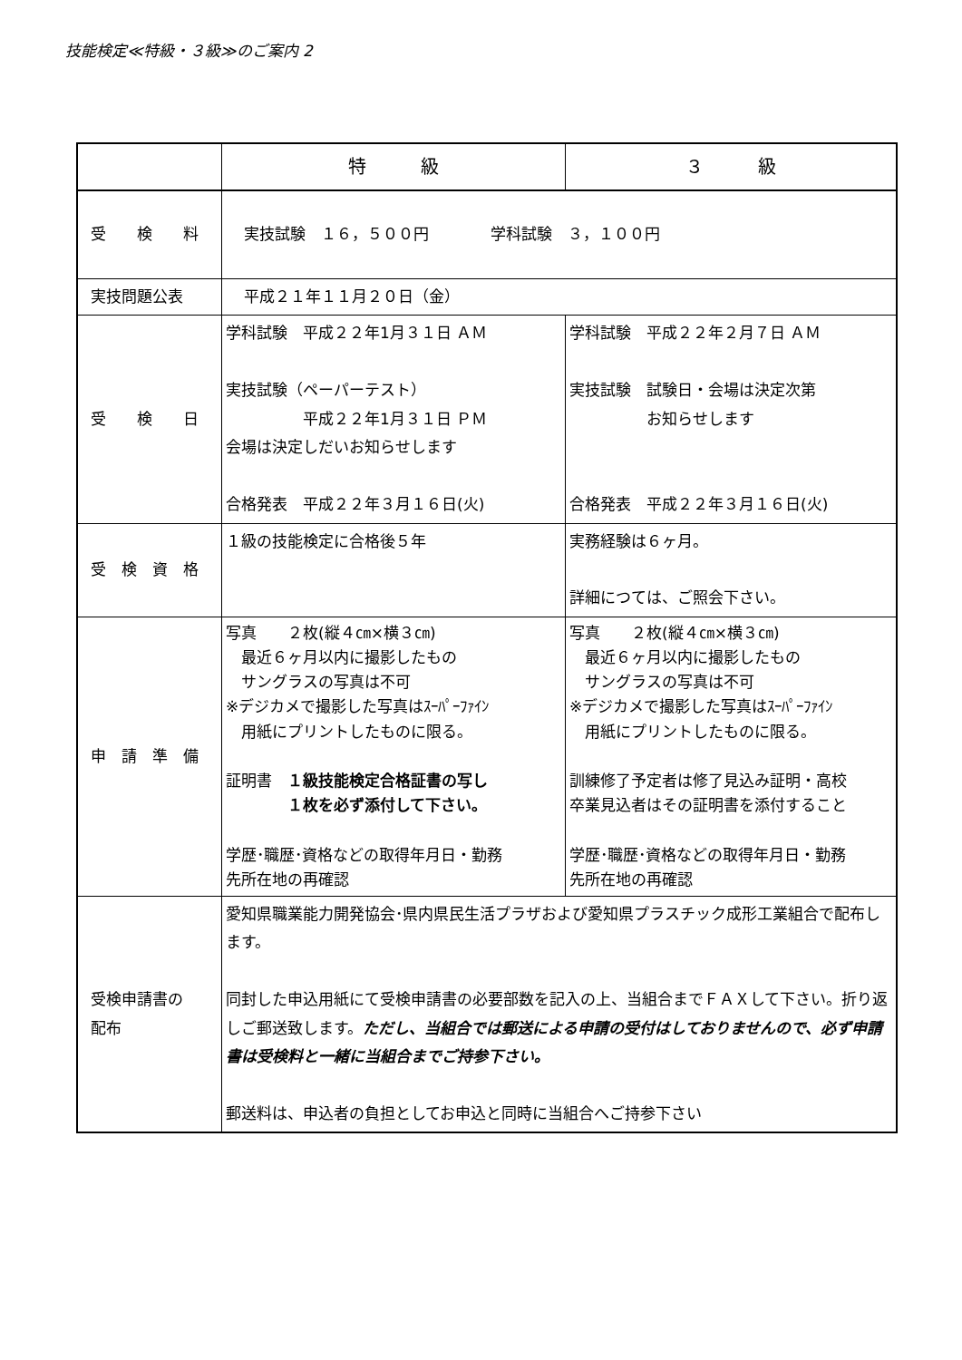技能検定≪特級・３級≫のご案内 2
| | 特 級 | ３ 級 |
| --- | --- | --- |
| 受 検 料 | 実技試験 １６，５００円 学科試験 ３，１００円 | |
| 実技問題公表 | 平成２１年１１月２０日（金） | |
| 受 検 日 | 学科試験 平成２２年1月３１日 ＡＭ 実技試験（ペーパーテスト） 平成２２年1月３１日 ＰＭ 会場は決定しだいお知らせします 合格発表 平成２２年３月１６日(火) | 学科試験 平成２２年２月７日 ＡＭ 実技試験 試験日・会場は決定次第 お知らせします 合格発表 平成２２年３月１６日(火) |
| 受 検 資 格 | １級の技能検定に合格後５年 | 実務経験は６ヶ月。 詳細につては、ご照会下さい。 |
| 申 請 準 備 | 写真 ２枚(縦４㎝×横３㎝) 最近６ヶ月以内に撮影したもの サングラスの写真は不可 ※デジカメで撮影した写真はｽｰﾊﾟｰﾌｧｲﾝ 用紙にプリントしたものに限る。 証明書 １級技能検定合格証書の写し １枚を必ず添付して下さい。 学歴･職歴･資格などの取得年月日・勤務 先所在地の再確認 | 写真 ２枚(縦４㎝×横３㎝) 最近６ヶ月以内に撮影したもの サングラスの写真は不可 ※デジカメで撮影した写真はｽｰﾊﾟｰﾌｧｲﾝ 用紙にプリントしたものに限る。 訓練修了予定者は修了見込み証明・高校 卒業見込者はその証明書を添付すること 学歴･職歴･資格などの取得年月日・勤務 先所在地の再確認 |
| 受検申請書の 配布 | 愛知県職業能力開発協会･県内県民生活プラザおよび愛知県プラスチック成形工業組合で配布します。 同封した申込用紙にて受検申請書の必要部数を記入の上、当組合までＦＡＸして下さい。折り返しご郵送致します。 ただし、当組合では郵送による申請の受付はしておりませんので、必ず申請書は受検料と一緒に当組合までご持参下さい。 郵送料は、申込者の負担としてお申込と同時に当組合へご持参下さい | |